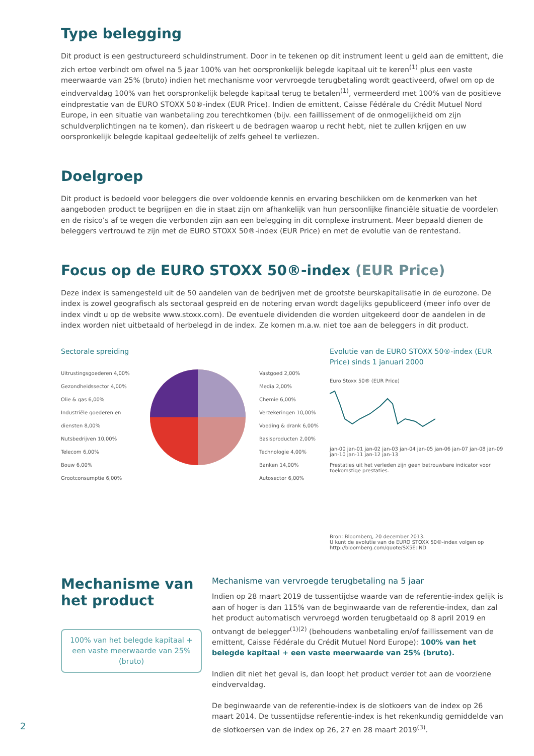Type belegging
Dit product is een gestructureerd schuldinstrument. Door in te tekenen op dit instrument leent u geld aan de emittent, die zich ertoe verbindt om ofwel na 5 jaar 100% van het oorspronkelijk belegde kapitaal uit te keren<sup>(1)</sup> plus een vaste meerwaarde van 25% (bruto) indien het mechanisme voor vervroegde terugbetaling wordt geactiveerd, ofwel om op de eindvervaldag 100% van het oorspronkelijk belegde kapitaal terug te betalen<sup>(1)</sup>, vermeerderd met 100% van de positieve eindprestatie van de EURO STOXX 50®-index (EUR Price). Indien de emittent, Caisse Fédérale du Crédit Mutuel Nord Europe, in een situatie van wanbetaling zou terechtkomen (bijv. een faillissement of de onmogelijkheid om zijn schuldverplichtingen na te komen), dan riskeert u de bedragen waarop u recht hebt, niet te zullen krijgen en uw oorspronkelijk belegde kapitaal gedeeltelijk of zelfs geheel te verliezen.
Doelgroep
Dit product is bedoeld voor beleggers die over voldoende kennis en ervaring beschikken om de kenmerken van het aangeboden product te begrijpen en die in staat zijn om afhankelijk van hun persoonlijke financiële situatie de voordelen en de risico’s af te wegen die verbonden zijn aan een belegging in dit complexe instrument. Meer bepaald dienen de beleggers vertrouwd te zijn met de EURO STOXX 50®-index (EUR Price) en met de evolutie van de rentestand.
Focus op de EURO STOXX 50®-index (EUR Price)
Deze index is samengesteld uit de 50 aandelen van de bedrijven met de grootste beurskapitalisatie in de eurozone. De index is zowel geografisch als sectoraal gespreid en de notering ervan wordt dagelijks gepubliceerd (meer info over de index vindt u op de website www.stoxx.com). De eventuele dividenden die worden uitgekeerd door de aandelen in de index worden niet uitbetaald of herbelegd in de index. Ze komen m.a.w. niet toe aan de beleggers in dit product.
Sectorale spreiding
Uitrustingsgoederen 4,00%
Gezondheidssector 4,00%
Olie & gas 6,00%
Industriële goederen en diensten 8,00%
Nutsbedrijven 10,00%
Telecom 6,00%
Bouw 6,00%
Grootconsumptie 6,00%
Vastgoed 2,00%
Media 2,00%
Chemie 6,00%
Verzekeringen 10,00%
Voeding & drank 6,00%
Basisproducten 2,00%
Technologie 4,00%
Banken 14,00%
Autosector 6,00%
Evolutie van de EURO STOXX 50®-index (EUR Price) sinds 1 januari 2000
Euro Stoxx 50® (EUR Price)
jan-00 jan-01 jan-02 jan-03 jan-04 jan-05 jan-06 jan-07 jan-08 jan-09 jan-10 jan-11 jan-12 jan-13
Prestaties uit het verleden zijn geen betrouwbare indicator voor toekomstige prestaties.
Bron: Bloomberg, 20 december 2013.
U kunt de evolutie van de EURO STOXX 50®-index volgen op http://bloomberg.com/quote/SX5E:IND
Mechanisme van het product
100% van het belegde kapitaal + een vaste meerwaarde van 25% (bruto)
Mechanisme van vervroegde terugbetaling na 5 jaar
Indien op 28 maart 2019 de tussentijdse waarde van de referentie-index gelijk is aan of hoger is dan 115% van de beginwaarde van de referentie-index, dan zal het product automatisch vervroegd worden terugbetaald op 8 april 2019 en ontvangt de belegger<sup>(1)(2)</sup> (behoudens wanbetaling en/of faillissement van de emittent, Caisse Fédérale du Crédit Mutuel Nord Europe): 100% van het belegde kapitaal + een vaste meerwaarde van 25% (bruto).
Indien dit niet het geval is, dan loopt het product verder tot aan de voorziene eindvervaldag.
De beginwaarde van de referentie-index is de slotkoers van de index op 26 maart 2014. De tussentijdse referentie-index is het rekenkundig gemiddelde van de slotkoersen van de index op 26, 27 en 28 maart 2019<sup>(3)</sup>.
2